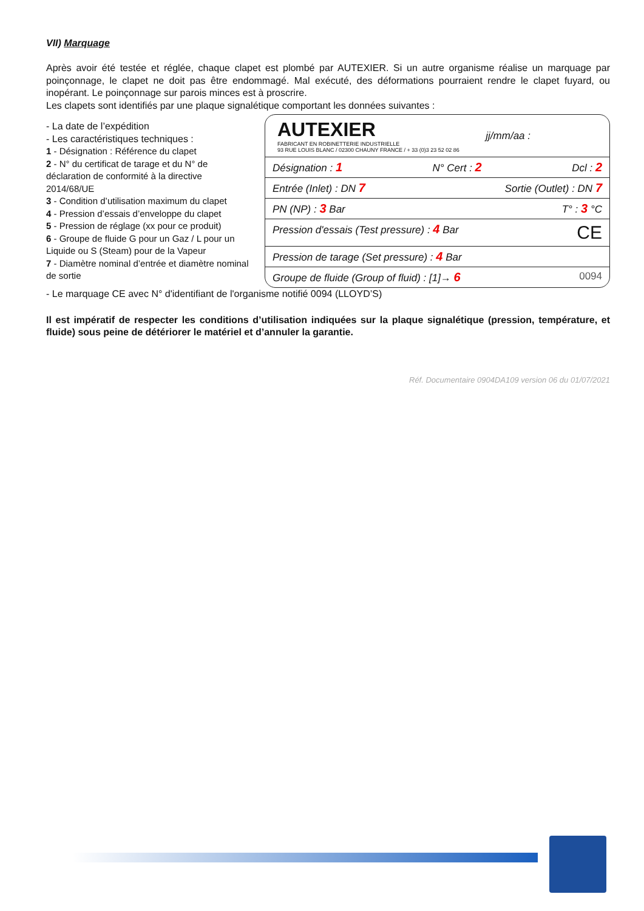VII) Marquage
Après avoir été testée et réglée, chaque clapet est plombé par AUTEXIER. Si un autre organisme réalise un marquage par poinçonnage, le clapet ne doit pas être endommagé. Mal exécuté, des déformations pourraient rendre le clapet fuyard, ou inopérant. Le poinçonnage sur parois minces est à proscrire.
Les clapets sont identifiés par une plaque signalétique comportant les données suivantes :
- La date de l’expédition
- Les caractéristiques techniques :
1 - Désignation : Référence du clapet
2 - N° du certificat de tarage et du N° de déclaration de conformité à la directive 2014/68/UE
3 - Condition d’utilisation maximum du clapet
4 - Pression d’essais d’enveloppe du clapet
5 - Pression de réglage (xx pour ce produit)
6 - Groupe de fluide G pour un Gaz / L pour un Liquide ou S (Steam) pour de la Vapeur
7 - Diamètre nominal d’entrée et diamètre nominal de sortie
AUTEXIER
FABRICANT EN ROBINETTERIE INDUSTRIELLE
93 RUE LOUIS BLANC / 02300 CHAUNY FRANCE / + 33 (0)3 23 52 02 86
jj/mm/aa :
Désignation : 1 N° Cert : 2 Dcl : 2
Entrée (Inlet) : DN 7 Sortie (Outlet) : DN 7
PN (NP) : 3 Bar T° : 3 °C
Pression d'essais (Test pressure) : 4 Bar CE
Pression de tarage (Set pressure) : 4 Bar
Groupe de fluide (Group of fluid) : [1]→ 6 0094
- Le marquage CE avec N° d'identifiant de l'organisme notifié 0094 (LLOYD’S)
Il est impératif de respecter les conditions d’utilisation indiquées sur la plaque signalétique (pression, température, et fluide) sous peine de détériorer le matériel et d’annuler la garantie.
Réf. Documentaire 0904DA109 version 06 du 01/07/2021